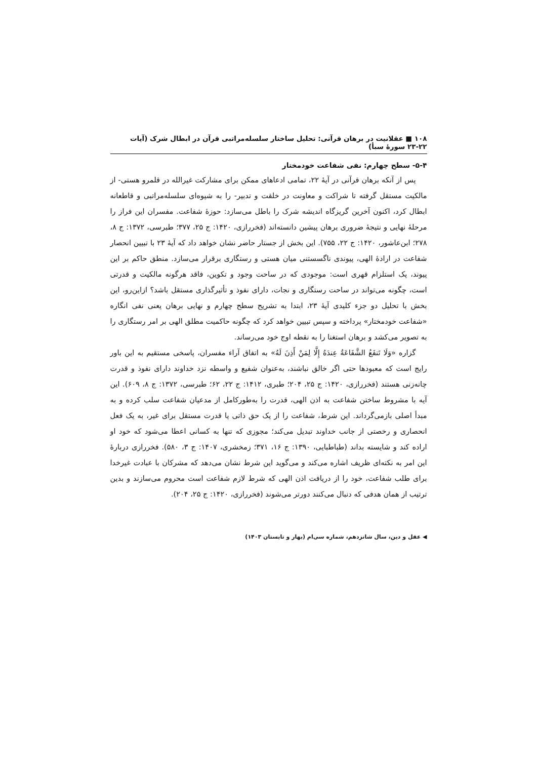۱۰۸ ■ عقلانیت در برهان قرآنی: تحلیل ساختار سلسله‌مراتبی قرآن در ابطال شرک (آیات ۲۲-۲۳ سورهٔ سبأ)
۵-۴- سطح چهارم: نفی شفاعت خودمختار
پس از آنکه برهان قرآنی در آیهٔ ۲۲، تمامی ادعاهای ممکن برای مشارکت غیرالله در قلمرو هستی- از مالکیت مستقل گرفته تا شراکت و معاونت در خلقت و تدبیر- را به شیوه‌ای سلسله‌مراتبی و قاطعانه ابطال کرد، اکنون آخرین گریزگاه اندیشه شرک را باطل می‌سازد: حوزهٔ شفاعت. مفسران این فراز را مرحلهٔ نهایی و نتیجهٔ ضروری برهان پیشین دانسته‌اند (فخررازی، ۱۴۲۰: ج ۲۵، ۳۷۷؛ طبرسی، ۱۳۷۲: ج ۸، ۲۷۸؛ ابن‌عاشور، ۱۴۲۰: ج ۲۲، ۷۵۵). این بخش از جستار حاضر نشان خواهد داد که آیهٔ ۲۳ با تبیین انحصار شفاعت در ارادهٔ الهی، پیوندی ناگسستنی میان هستی و رستگاری برقرار می‌سازد. منطق حاکم بر این پیوند، یک استلزام قهری است: موجودی که در ساحت وجود و تکوین، فاقد هرگونه مالکیت و قدرتی است، چگونه می‌تواند در ساحت رستگاری و نجات، دارای نفوذ و تأثیرگذاری مستقل باشد؟ ازاین‌رو، این بخش با تحلیل دو جزء کلیدی آیهٔ ۲۳، ابتدا به تشریح سطح چهارم و نهایی برهان یعنی نفی انگاره «شفاعت خودمختار» پرداخته و سپس تبیین خواهد کرد که چگونه حاکمیت مطلق الهی بر امر رستگاری را به تصویر می‌کشد و برهان استغنا را به نقطه اوج خود می‌رساند.
گزاره «وَلَا تَنفَعُ الشَّفَاعَةُ عِندَهُ إِلَّا لِمَنْ أَذِنَ لَهُ» به اتفاق آراء مفسران، پاسخی مستقیم به این باور رایج است که معبودها حتی اگر خالق نباشند، به‌عنوان شفیع و واسطه نزد خداوند دارای نفوذ و قدرت چانه‌زنی هستند (فخررازی، ۱۴۲۰: ج ۲۵، ۲۰۴؛ طبری، ۱۴۱۲: ج ۲۲، ۶۲؛ طبرسی، ۱۳۷۲: ج ۸، ۶۰۹). این آیه با مشروط ساختن شفاعت به اذن الهی، قدرت را به‌طورکامل از مدعیان شفاعت سلب کرده و به مبدأ اصلی بازمی‌گرداند. این شرط، شفاعت را از یک حق ذاتی یا قدرت مستقل برای غیر، به یک فعل انحصاری و رخصتی از جانب خداوند تبدیل می‌کند؛ مجوزی که تنها به کسانی اعطا می‌شود که خود او اراده کند و شایسته بداند (طباطبایی، ۱۳۹۰: ج ۱۶، ۳۷۱؛ زمخشری، ۱۴۰۷: ج ۳، ۵۸۰). فخررازی دربارهٔ این امر به نکته‌ای ظریف اشاره می‌کند و می‌گوید این شرط نشان می‌دهد که مشرکان با عبادت غیرخدا برای طلب شفاعت، خود را از دریافت اذن الهی که شرط لازم شفاعت است محروم می‌سازند و بدین ترتیب از همان هدفی که دنبال می‌کنند دورتر می‌شوند (فخررازی، ۱۴۲۰: ج ۲۵، ۲۰۴).
◀ عقل و دین، سال شانزدهم، شماره سی‌ام (بهار و تابستان ۱۴۰۳)